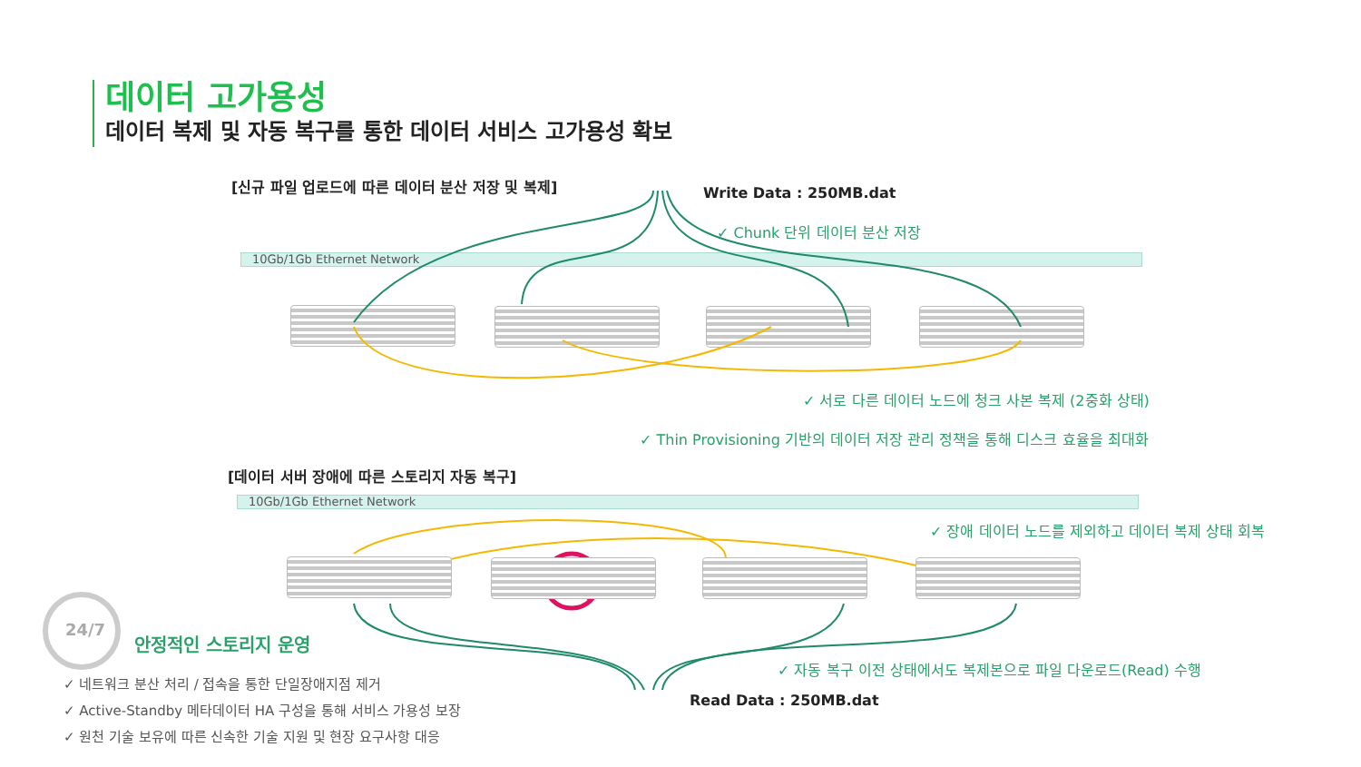데이터 고가용성
데이터 복제 및 자동 복구를 통한 데이터 서비스 고가용성 확보
[신규 파일 업로드에 따른 데이터 분산 저장 및 복제]
Write Data : 250MB.dat
✓ Chunk 단위 데이터 분산 저장
10Gb/1Gb Ethernet Network
✓ 서로 다른 데이터 노드에 청크 사본 복제 (2중화 상태)
✓ Thin Provisioning 기반의 데이터 저장 관리 정책을 통해 디스크 효율을 최대화
[데이터 서버 장애에 따른 스토리지 자동 복구]
10Gb/1Gb Ethernet Network
✓ 장애 데이터 노드를 제외하고 데이터 복제 상태 회복
24/7
안정적인 스토리지 운영
✓ 자동 복구 이전 상태에서도 복제본으로 파일 다운로드(Read) 수행
Read Data : 250MB.dat
✓ 네트워크 분산 처리 / 접속을 통한 단일장애지점 제거
✓ Active-Standby 메타데이터 HA 구성을 통해 서비스 가용성 보장
✓ 원천 기술 보유에 따른 신속한 기술 지원 및 현장 요구사항 대응